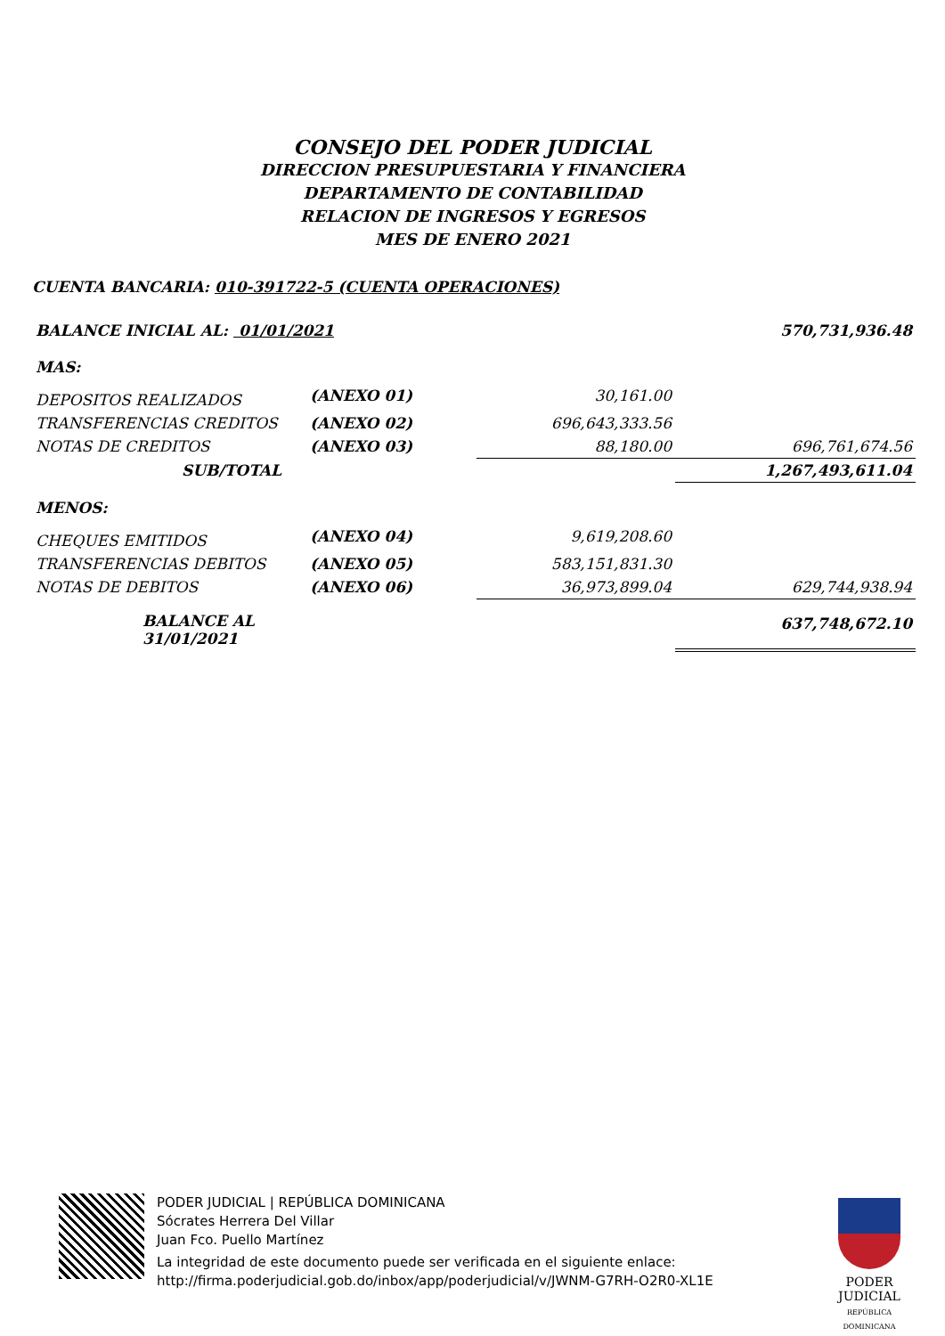CONSEJO DEL PODER JUDICIAL
DIRECCION PRESUPUESTARIA Y FINANCIERA
DEPARTAMENTO DE CONTABILIDAD
RELACION DE INGRESOS Y EGRESOS
MES DE ENERO 2021
CUENTA BANCARIA: 010-391722-5 (CUENTA OPERACIONES)
| BALANCE INICIAL AL: 01/01/2021 | | | 570,731,936.48 |
| MAS: | | | |
| DEPOSITOS REALIZADOS | (ANEXO 01) | 30,161.00 | |
| TRANSFERENCIAS CREDITOS | (ANEXO 02) | 696,643,333.56 | |
| NOTAS DE CREDITOS | (ANEXO 03) | 88,180.00 | 696,761,674.56 |
| SUB/TOTAL | | | 1,267,493,611.04 |
| MENOS: | | | |
| CHEQUES EMITIDOS | (ANEXO 04) | 9,619,208.60 | |
| TRANSFERENCIAS DEBITOS | (ANEXO 05) | 583,151,831.30 | |
| NOTAS DE DEBITOS | (ANEXO 06) | 36,973,899.04 | 629,744,938.94 |
| BALANCE AL 31/01/2021 | | | 637,748,672.10 |
PODER JUDICIAL | REPÚBLICA DOMINICANA
Sócrates Herrera Del Villar
Juan Fco. Puello Martínez
La integridad de este documento puede ser verificada en el siguiente enlace:
http://firma.poderjudicial.gob.do/inbox/app/poderjudicial/v/JWNM-G7RH-O2R0-XL1E
PODER JUDICIAL
REPÚBLICA DOMINICANA